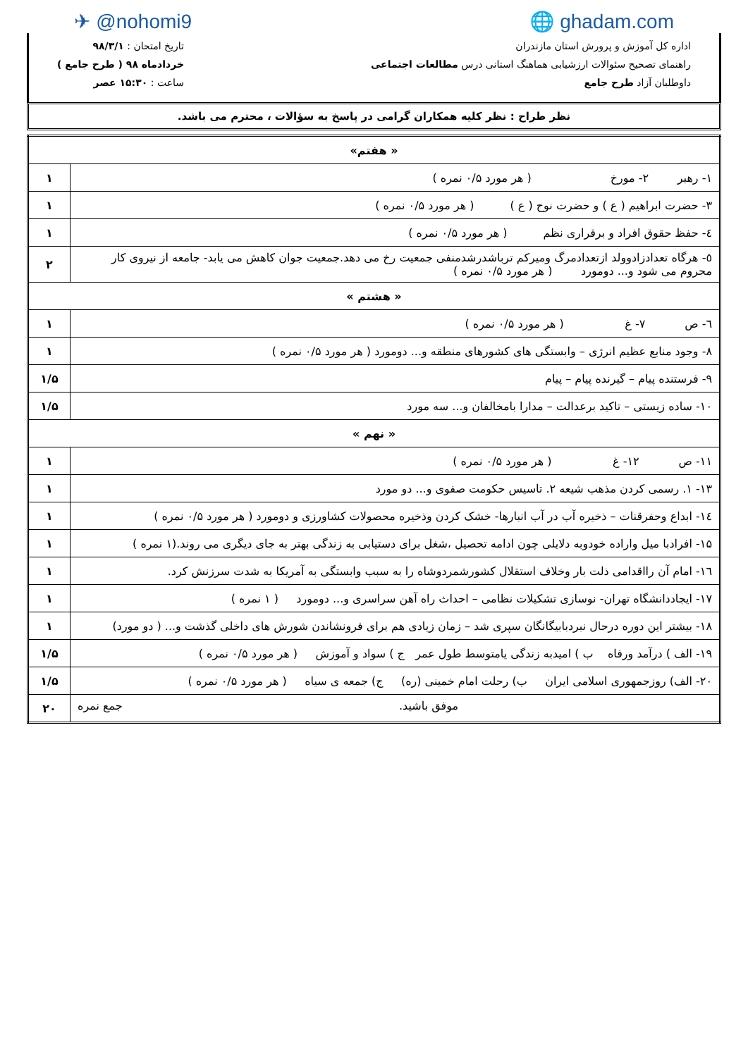✈ @nohomi9 🌐 ghadam.com
اداره کل آموزش و پرورش استان مازندران
راهنمای تصحیح سئوالات ارزشیابی هماهنگ استانی درس مطالعات اجتماعی
داوطلبان آزاد طرح جامع
تاریخ امتحان : ۹۸/۳/۱
خردادماه ۹۸ ( طرح جامع )
ساعت : ۱۵:۳۰ عصر
نظر طراح : نظر کلیه همکاران گرامی در پاسخ به سؤالات ، محترم می باشد.
| « هفتم» | |
| ۱- رهبر ۲- مورخ ( هر مورد ۰/۵ نمره ) | ۱ |
| ۳- حضرت ابراهیم ( ع ) و حضرت نوح ( ع ) ( هر مورد ۰/۵ نمره ) | ۱ |
| ٤- حفظ حقوق افراد و برقراری نظم ( هر مورد ۰/۵ نمره ) | ۱ |
| ٥- هرگاه تعدادزادوولد ازتعدادمرگ ومیرکم ترباشدرشدمنفی جمعیت رخ می دهد.جمعیت جوان کاهش می یابد- جامعه از نیروی کار محروم می شود و... دومورد ( هر مورد ۰/۵ نمره ) | ۲ |
| « هشتم » | |
| ٦- ص ۷- غ ( هر مورد ۰/۵ نمره ) | ۱ |
| ۸- وجود منابع عظیم انرژی – وابستگی های کشورهای منطقه و... دومورد ( هر مورد ۰/۵ نمره ) | ۱ |
| ۹- فرستنده پیام – گیرنده پیام – پیام | ۱/۵ |
| ۱۰- ساده زیستی – تاکید برعدالت – مدارا بامخالفان و... سه مورد | ۱/۵ |
| « نهم » | |
| ۱۱- ص ۱۲- غ ( هر مورد ۰/۵ نمره ) | ۱ |
| ۱۳- ۱. رسمی کردن مذهب شیعه ۲. تاسیس حکومت صفوی و... دو مورد | ۱ |
| ۱٤- ابداع وحفرقنات – ذخیره آب در آب انبارها- خشک کردن وذخیره محصولات کشاورزی و دومورد ( هر مورد ۰/۵ نمره ) | ۱ |
| ۱۵- افرادبا میل واراده خودوبه دلایلی چون ادامه تحصیل ،شغل برای دستیابی به زندگی بهتر به جای دیگری می روند.(۱ نمره ) | ۱ |
| ۱٦- امام آن رااقدامی ذلت بار وخلاف استقلال کشورشمردوشاه را به سبب وابستگی به آمریکا به شدت سرزنش کرد. | ۱ |
| ۱۷- ایجاددانشگاه تهران- نوسازی تشکیلات نظامی – احداث راه آهن سراسری و... دومورد ( ۱ نمره ) | ۱ |
| ۱۸- بیشتر این دوره درحال نبردبابیگانگان سپری شد – زمان زیادی هم برای فرونشاندن شورش های داخلی گذشت و... ( دو مورد) | ۱ |
| ۱۹- الف ) درآمد ورفاه ب ) امیدبه زندگی یامتوسط طول عمر ج ) سواد و آموزش ( هر مورد ۰/۵ نمره ) | ۱/۵ |
| ۲۰- الف) روزجمهوری اسلامی ایران ب) رحلت امام خمینی (ره) ج) جمعه ی سیاه ( هر مورد ۰/۵ نمره ) | ۱/۵ |
| موفق باشید. جمع نمره | ۲۰ |